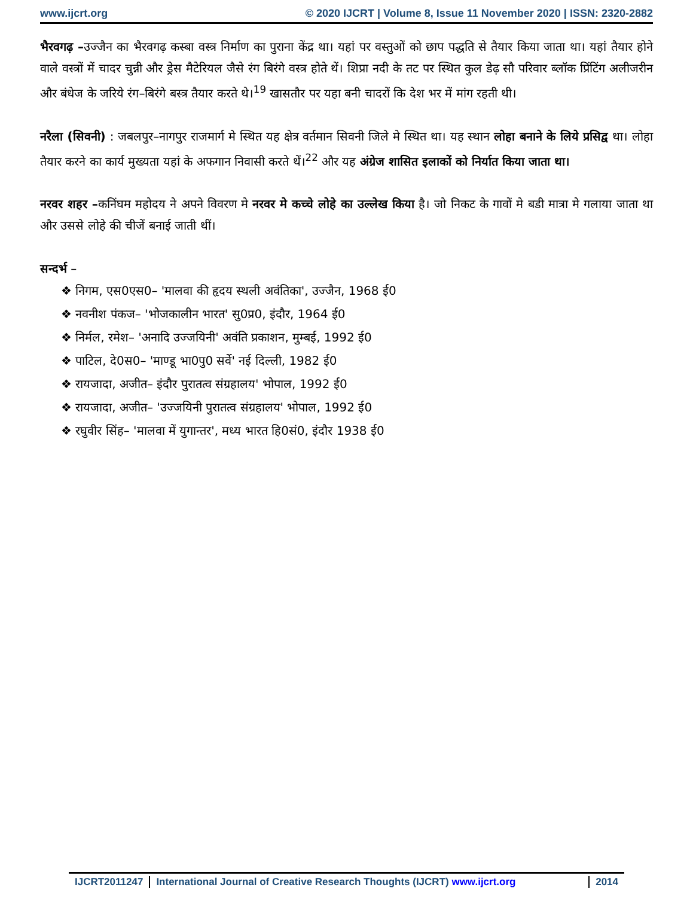www.ijcrt.org © 2020 IJCRT | Volume 8, Issue 11 November 2020 | ISSN: 2320-2882
भैरवगढ़ –उज्जैन का भैरवगढ़ कस्बा वस्त्र निर्माण का पुराना केंद्र था। यहां पर वस्तुओं को छाप पद्धति से तैयार किया जाता था। यहां तैयार होने वाले वस्त्रों में चादर चुन्नी और ड्रेस मैटेरियल जैसे रंग बिरंगे वस्त्र होते थें। शिप्रा नदी के तट पर स्थित कुल डेढ़ सौ परिवार ब्लॉक प्रिंटिंग अलीजरीन और बंधेज के जरिये रंग–बिरंगे बस्त्र तैयार करते थे।<sup>19</sup> खासतौर पर यहा बनी चादरों कि देश भर में मांग रहती थी।
नरैला (सिवनी) : जबलपुर–नागपुर राजमार्ग मे स्थित यह क्षेत्र वर्तमान सिवनी जिले मे स्थित था। यह स्थान लोहा बनाने के लिये प्रसिद्व था। लोहा तैयार करने का कार्य मुख्यता यहां के अफगान निवासी करते थें।<sup>22</sup> और यह अंग्रेज शासित इलाकों को निर्यात किया जाता था।
नरवर शहर –कनिंघम महोदय ने अपने विवरण मे नरवर मे कच्चे लोहे का उल्लेख किया है। जो निकट के गावों मे बडी मात्रा मे गलाया जाता था और उससे लोहे की चीजें बनाई जाती थीं।
सन्दर्भ –
❖ निगम, एस0एस0– 'मालवा की हृदय स्थली अवंतिका', उज्जैन, 1968 ई0
❖ नवनीश पंकज– 'भोजकालीन भारत' सु0प्र0, इंदौर, 1964 ई0
❖ निर्मल, रमेश– 'अनादि उज्जयिनी' अवंति प्रकाशन, मुम्बई, 1992 ई0
❖ पाटिल, दे0स0– 'माण्डू भा0पु0 सर्वे' नई दिल्ली, 1982 ई0
❖ रायजादा, अजीत– इंदौर पुरातत्व संग्रहालय' भोपाल, 1992 ई0
❖ रायजादा, अजीत– 'उज्जयिनी पुरातत्व संग्रहालय' भोपाल, 1992 ई0
❖ रघुवीर सिंह– 'मालवा में युगान्तर', मध्य भारत हि0सं0, इंदौर 1938 ई0
IJCRT2011247 International Journal of Creative Research Thoughts (IJCRT) www.ijcrt.org 2014